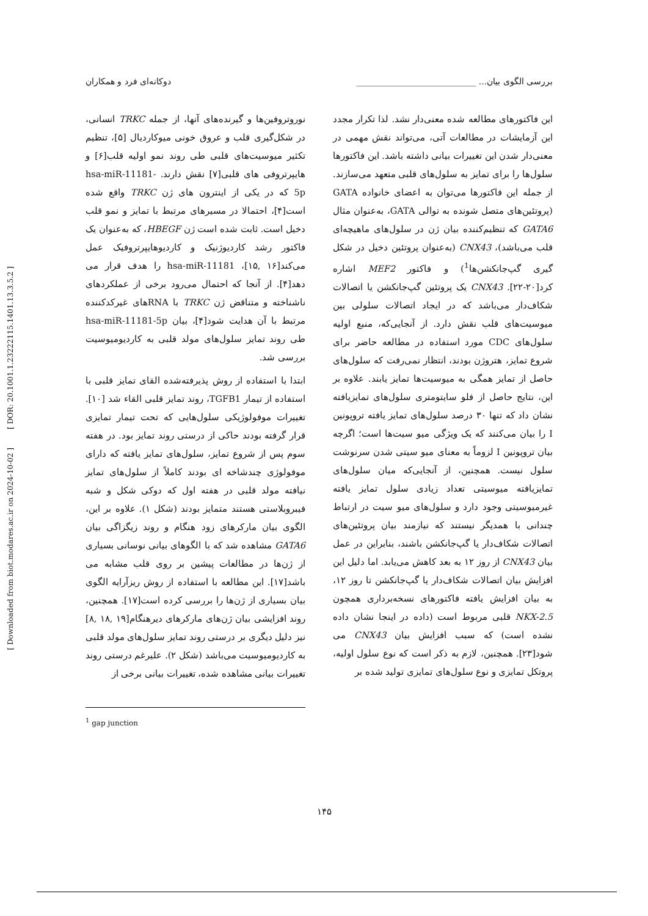بررسی الگوی بیان... ____________________________ دوکانه‌ای فرد و همکاران
[ DOR: 20.1001.1.23222115.1401.13.3.5.2 ]
[ Downloaded from biot.modares.ac.ir on 2024-10-02 ]
نوروتروفین‌ها و گیرنده‌های آنها، از جمله TRKC انسانی، در شکل‌گیری قلب و عروق خونی میوکاردیال [۵]، تنظیم تکثیر میوسیت‌های قلبی طی روند نمو اولیه قلب[۶] و هایپرتروفی های قلبی[۷] نقش دارند. hsa-miR-11181-5p که در یکی از اینترون های ژن TRKC واقع شده است[۴]، احتمالا در مسیرهای مرتبط با تمایز و نمو قلب دخیل است. ثابت شده است ژن HBEGF، که به‌عنوان یک فاکتور رشد کاردیوژنیک و کاردیوهایپرتروفیک عمل می‌کند[۱۶ ,۱۵]، hsa-miR-11181 را هدف قرار می دهد[۴]. از آنجا که احتمال می‌رود برخی از عملکردهای ناشناخته و متناقض ژن TRKC با RNAهای غیرکدکننده مرتبط با آن هدایت شود[۴]، بیان hsa-miR-11181-5p طی روند تمایز سلول‌های مولد قلبی به کاردیومیوسیت بررسی شد.
ابتدا با استفاده از روش پذیرفته‌شده القای تمایز قلبی با استفاده از تیمار TGFB1، روند تمایز قلبی القاء شد [۱۰]. تغییرات موفولوژیکی سلول‌هایی که تحت تیمار تمایزی قرار گرفته بودند حاکی از درستی روند تمایز بود. در هفته سوم پس از شروع تمایز، سلول‌های تمایز یافته که دارای موفولوژی چندشاخه ای بودند کاملاً از سلول‌های تمایز نیافته مولد قلبی در هفته اول که دوکی شکل و شبه فیبروبلاستی هستند متمایز بودند (شکل ۱). علاوه بر این، الگوی بیان مارکرهای زود هنگام و روند زیگزاگی بیان GATA6 مشاهده شد که با الگوهای بیانی نوسانی بسیاری از ژن‌ها در مطالعات پیشین بر روی قلب مشابه می باشد[۱۷]. این مطالعه با استفاده از روش ریزآرایه الگوی بیان بسیاری از ژن‌ها را بررسی کرده است[۱۷]. همچنین، روند افزایشی بیان ژن‌های مارکرهای دیرهنگام[۱۹ ,۱۸ ,۸] نیز دلیل دیگری بر درستی روند تمایز سلول‌های مولد قلبی به کاردیومیوسیت می‌باشد (شکل ۲). علیرغم درستی روند تغییرات بیانی مشاهده شده، تغییرات بیانی برخی از
<sup>1</sup> gap junction
این فاکتورهای مطالعه شده معنی‌دار نشد. لذا تکرار مجدد این آزمایشات در مطالعات آتی، می‌تواند نقش مهمی در معنی‌دار شدن این تغییرات بیانی داشته باشد. این فاکتورها سلول‌ها را برای تمایز به سلول‌های قلبی متعهد می‌سازند. از جمله این فاکتورها می‌توان به اعضای خانواده GATA (پروتئین‌های متصل شونده به توالی GATA، به‌عنوان مثال GATA6 که تنظیم‌کننده بیان ژن در سلول‌های ماهیچه‌ای قلب می‌باشد)، CNX43 (به‌عنوان پروتئین دخیل در شکل گیری گپ‌جانکشن‌ها<sup>1</sup>) و فاکتور MEF2 اشاره کرد[۲۰-۲۲]. CNX43 یک پروتئین گپ‌جانکشن یا اتصالات شکاف‌دار می‌باشد که در ایجاد اتصالات سلولی بین میوسیت‌های قلب نقش دارد. از آنجایی‌که، منبع اولیه سلول‌های CDC مورد استفاده در مطالعه حاضر برای شروع تمایز، هتروژن بودند، انتظار نمی‌رفت که سلول‌های حاصل از تمایز همگی به میوسیت‌ها تمایز یابند. علاوه بر این، نتایج حاصل از فلو سایتومتری سلول‌های تمایزیافته نشان داد که تنها ۳۰ درصد سلول‌های تمایز یافته تروپونین I را بیان می‌کنند که یک ویژگی میو سیت‌ها است؛ اگرچه بیان تروپونین I لزوماً به معنای میو سیتی شدن سرنوشت سلول نیست. همچنین، از آنجایی‌که میان سلول‌های تمایزیافته میوسیتی تعداد زیادی سلول تمایز یافته غیرمیوسیتی وجود دارد و سلول‌های میو سیت در ارتباط چندانی با همدیگر نیستند که نیازمند بیان پروتئین‌های اتصالات شکاف‌دار یا گپ‌جانکشن باشند، بنابراین در عمل بیان CNX43 از روز ۱۲ به بعد کاهش می‌یابد. اما دلیل این افزایش بیان اتصالات شکاف‌دار یا گپ‌جانکشن تا روز ۱۲، به بیان افزایش یافته فاکتورهای نسخه‌برداری همچون NKX-2.5 قلبی مربوط است (داده در اینجا نشان داده نشده است) که سبب افزایش بیان CNX43 می شود[۲۳]. همچنین، لازم به ذکر است که نوع سلول اولیه، پروتکل تمایزی و نوع سلول‌های تمایزی تولید شده بر
۱۴۵